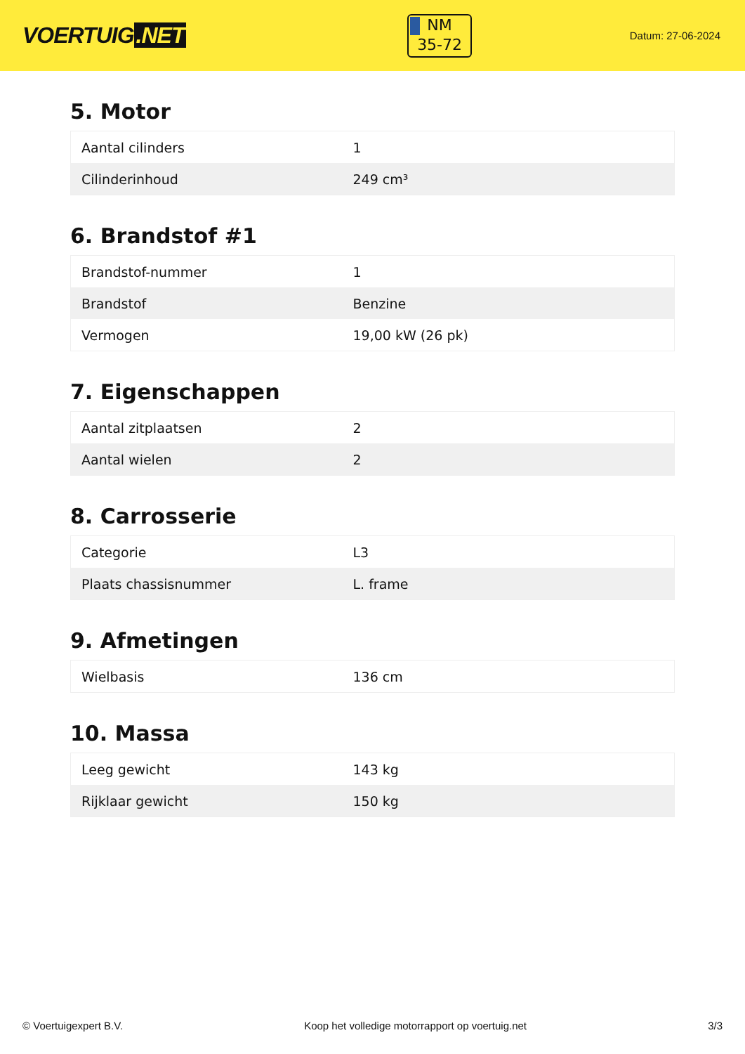VOERTUIG.NET
NM
35-72
Datum: 27-06-2024
5. Motor
| Aantal cilinders | 1 |
| Cilinderinhoud | 249 cm³ |
6. Brandstof #1
| Brandstof-nummer | 1 |
| Brandstof | Benzine |
| Vermogen | 19,00 kW (26 pk) |
7. Eigenschappen
| Aantal zitplaatsen | 2 |
| Aantal wielen | 2 |
8. Carrosserie
| Categorie | L3 |
| Plaats chassisnummer | L. frame |
9. Afmetingen
| Wielbasis | 136 cm |
10. Massa
| Leeg gewicht | 143 kg |
| Rijklaar gewicht | 150 kg |
© Voertuigexpert B.V. Koop het volledige motorrapport op voertuig.net 3/3